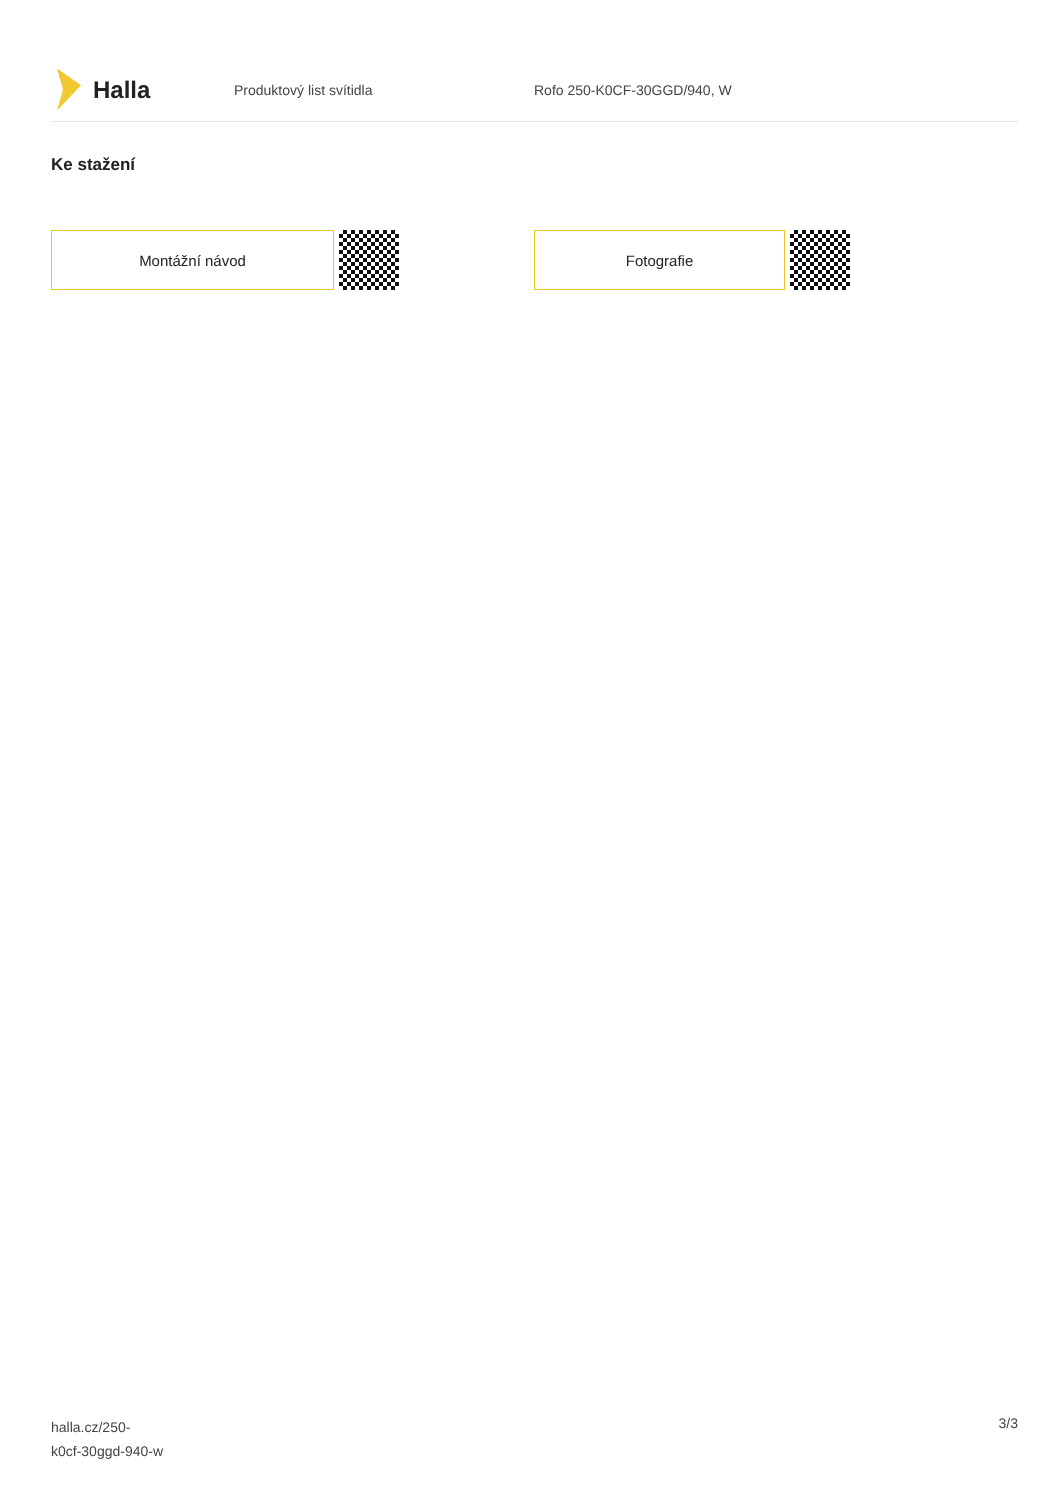Halla
Produktový list svítidla Rofo 250-K0CF-30GGD/940, W
Ke stažení
Montážní návod Fotografie
halla.cz/250-
k0cf-30ggd-940-w
3/3